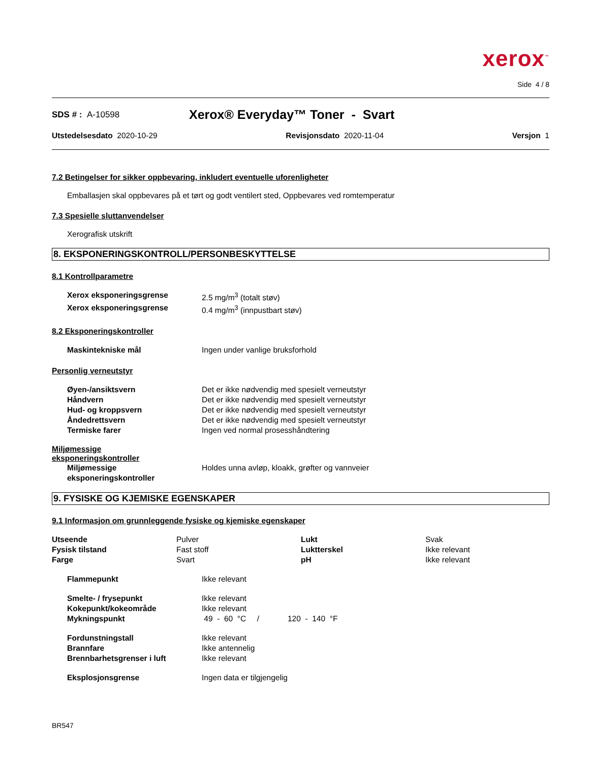xerox<sup>™</sup>
Side 4 / 8
SDS # : A-10598 Xerox® Everyday™ Toner - Svart
Utstedelsesdato 2020-10-29 Revisjonsdato 2020-11-04 Versjon 1
7.2 Betingelser for sikker oppbevaring, inkludert eventuelle uforenligheter
Emballasjen skal oppbevares på et tørt og godt ventilert sted, Oppbevares ved romtemperatur
7.3 Spesielle sluttanvendelser
Xerografisk utskrift
8. EKSPONERINGSKONTROLL/PERSONBESKYTTELSE
8.1 Kontrollparametre
| Xerox eksponeringsgrense | 2.5 mg/m<sup>3</sup> (totalt støv) |
| Xerox eksponeringsgrense | 0.4 mg/m<sup>3</sup> (innpustbart støv) |
8.2 Eksponeringskontroller
| Maskintekniske mål | Ingen under vanlige bruksforhold |
Personlig verneutstyr
| Øyen-/ansiktsvern | Det er ikke nødvendig med spesielt verneutstyr |
| Håndvern | Det er ikke nødvendig med spesielt verneutstyr |
| Hud- og kroppsvern | Det er ikke nødvendig med spesielt verneutstyr |
| Åndedrettsvern | Det er ikke nødvendig med spesielt verneutstyr |
| Termiske farer | Ingen ved normal prosesshåndtering |
Miljømessige
eksponeringskontroller
| Miljømessige eksponeringskontroller | Holdes unna avløp, kloakk, grøfter og vannveier |
9. FYSISKE OG KJEMISKE EGENSKAPER
9.1 Informasjon om grunnleggende fysiske og kjemiske egenskaper
| Utseende | Pulver | Lukt | Svak |
| Fysisk tilstand | Fast stoff | Luktterskel | Ikke relevant |
| Farge | Svart | pH | Ikke relevant |
| Flammepunkt | Ikke relevant |
| Smelte- / frysepunkt | Ikke relevant |
| Kokepunkt/kokeområde | Ikke relevant |
| Mykningspunkt | 49 - 60 °C / 120 - 140 °F |
| Fordunstningstall | Ikke relevant |
| Brannfare | Ikke antennelig |
| Brennbarhetsgrenser i luft | Ikke relevant |
| Eksplosjonsgrense | Ingen data er tilgjengelig |
BR547